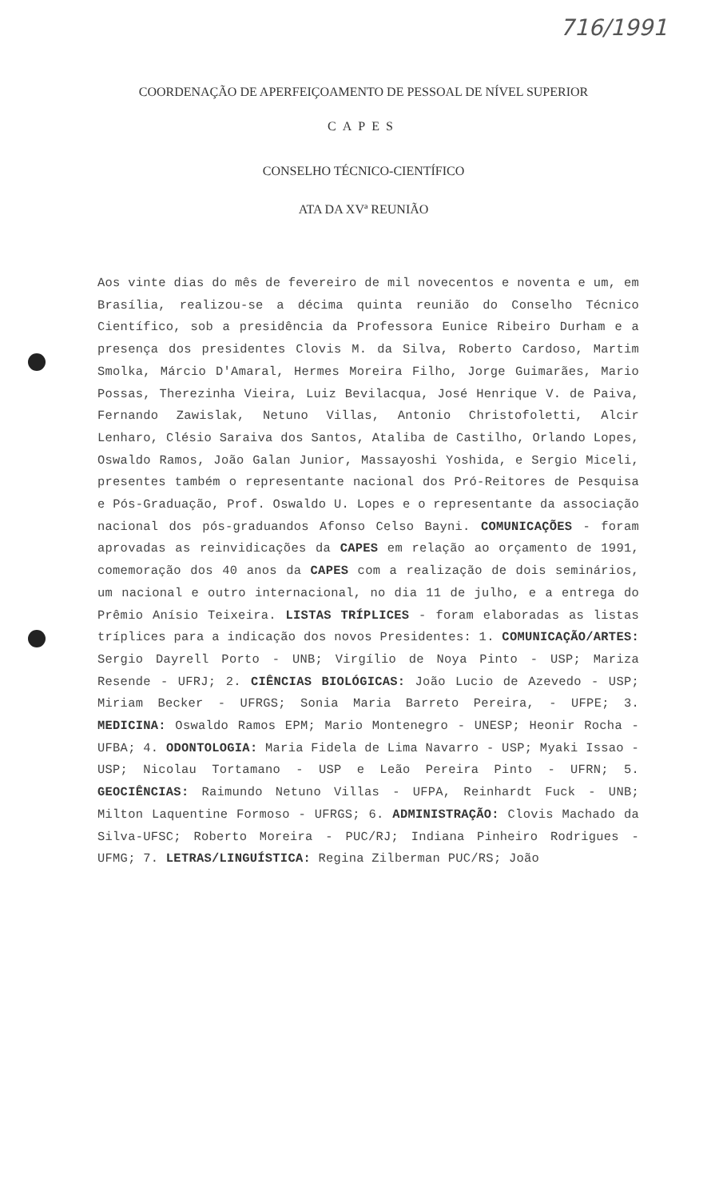716/1991
COORDENAÇÃO DE APERFEIÇOAMENTO DE PESSOAL DE NÍVEL SUPERIOR
CAPES
CONSELHO TÉCNICO-CIENTÍFICO
ATA DA XVª REUNIÃO
Aos vinte dias do mês de fevereiro de mil novecentos e noventa e um, em Brasília, realizou-se a décima quinta reunião do Conselho Técnico Científico, sob a presidência da Professora Eunice Ribeiro Durham e a presença dos presidentes Clovis M. da Silva, Roberto Cardoso, Martim Smolka, Márcio D'Amaral, Hermes Moreira Filho, Jorge Guimarães, Mario Possas, Therezinha Vieira, Luiz Bevilacqua, José Henrique V. de Paiva, Fernando Zawislak, Netuno Villas, Antonio Christofoletti, Alcir Lenharo, Clésio Saraiva dos Santos, Ataliba de Castilho, Orlando Lopes, Oswaldo Ramos, João Galan Junior, Massayoshi Yoshida, e Sergio Miceli, presentes também o representante nacional dos Pró-Reitores de Pesquisa e Pós-Graduação, Prof. Oswaldo U. Lopes e o representante da associação nacional dos pós-graduandos Afonso Celso Bayni. COMUNICAÇÕES - foram aprovadas as reinvidicações da CAPES em relação ao orçamento de 1991, comemoração dos 40 anos da CAPES com a realização de dois seminários, um nacional e outro internacional, no dia 11 de julho, e a entrega do Prêmio Anísio Teixeira. LISTAS TRÍPLICES - foram elaboradas as listas tríplices para a indicação dos novos Presidentes: 1. COMUNICAÇÃO/ARTES: Sergio Dayrell Porto - UNB; Virgílio de Noya Pinto - USP; Mariza Resende - UFRJ; 2. CIÊNCIAS BIOLÓGICAS: João Lucio de Azevedo - USP; Miriam Becker - UFRGS; Sonia Maria Barreto Pereira, - UFPE; 3. MEDICINA: Oswaldo Ramos EPM; Mario Montenegro - UNESP; Heonir Rocha - UFBA; 4. ODONTOLOGIA: Maria Fidela de Lima Navarro - USP; Myaki Issao -USP; Nicolau Tortamano - USP e Leão Pereira Pinto - UFRN; 5. GEOCIÊNCIAS: Raimundo Netuno Villas - UFPA, Reinhardt Fuck - UNB; Milton Laquentine Formoso - UFRGS; 6. ADMINISTRAÇÃO: Clovis Machado da Silva-UFSC; Roberto Moreira - PUC/RJ; Indiana Pinheiro Rodrigues - UFMG; 7. LETRAS/LINGUÍSTICA: Regina Zilberman PUC/RS; João